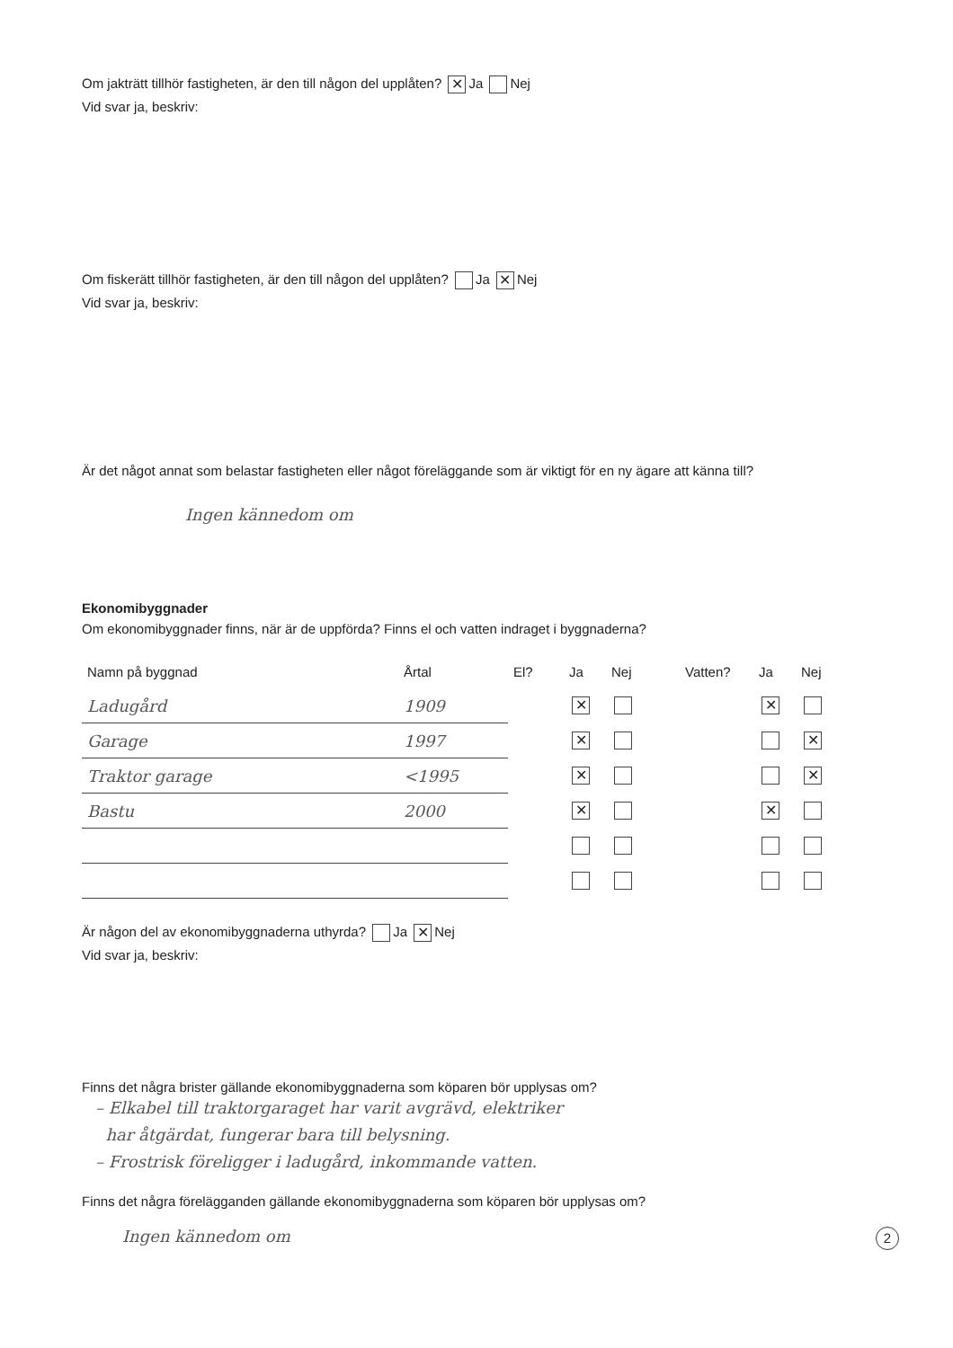Om jakträtt tillhör fastigheten, är den till någon del upplåten? ✕ Ja Nej
Vid svar ja, beskriv:
Om fiskerätt tillhör fastigheten, är den till någon del upplåten? Ja ✕ Nej
Vid svar ja, beskriv:
Är det något annat som belastar fastigheten eller något föreläggande som är viktigt för en ny ägare att känna till?
Ingen kännedom om
Ekonomibyggnader
Om ekonomibyggnader finns, när är de uppförda? Finns el och vatten indraget i byggnaderna?
| Namn på byggnad | Årtal | El? | Ja | Nej | Vatten? | Ja | Nej |
| --- | --- | --- | --- | --- | --- | --- | --- |
| Ladugård | 1909 | | ✕ | | | ✕ | |
| Garage | 1997 | | ✕ | | | | ✕ |
| Traktor garage | <1995 | | ✕ | | | | ✕ |
| Bastu | 2000 | | ✕ | | | ✕ | |
Är någon del av ekonomibyggnaderna uthyrda? Ja ✕ Nej
Vid svar ja, beskriv:
Finns det några brister gällande ekonomibyggnaderna som köparen bör upplysas om?
– Elkabel till traktorgaraget har varit avgrävd, elektriker
har åtgärdat, fungerar bara till belysning.
– Frostrisk föreligger i ladugård, inkommande vatten.
Finns det några förelägganden gällande ekonomibyggnaderna som köparen bör upplysas om?
Ingen kännedom om 2